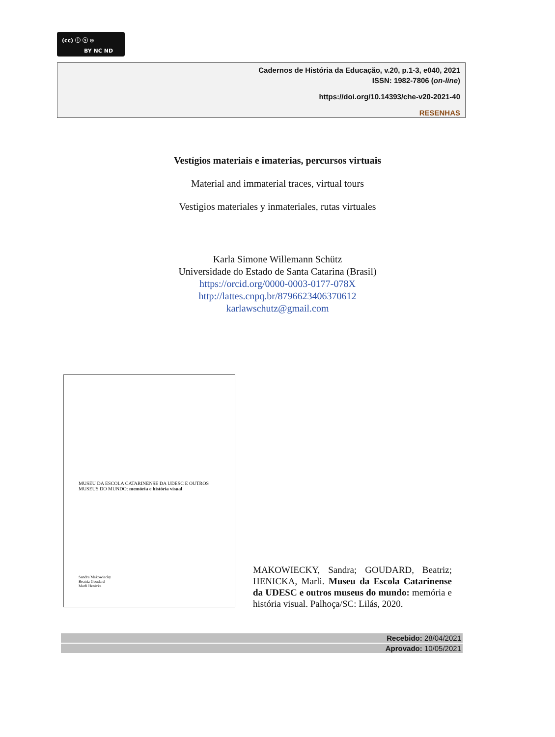(cc) ⓘ ⓢ ⊜
BY NC ND
Cadernos de História da Educação, v.20, p.1-3, e040, 2021
ISSN: 1982-7806 (on-line)
https://doi.org/10.14393/che-v20-2021-40
RESENHAS
Vestígios materiais e imaterias, percursos virtuais
Material and immaterial traces, virtual tours
Vestigios materiales y inmateriales, rutas virtuales
Karla Simone Willemann Schütz
Universidade do Estado de Santa Catarina (Brasil)
https://orcid.org/0000-0003-0177-078X
http://lattes.cnpq.br/8796623406370612
karlawschutz@gmail.com
MUSEU DA ESCOLA CATARINENSE DA UDESC E OUTROS MUSEUS DO MUNDO: memória e história visual
Sandra Makowiecky
Beatriz Goudard
Marli Henicka
MAKOWIECKY, Sandra; GOUDARD, Beatriz; HENICKA, Marli. Museu da Escola Catarinense da UDESC e outros museus do mundo: memória e história visual. Palhoça/SC: Lilás, 2020.
Recebido: 28/04/2021
Aprovado: 10/05/2021